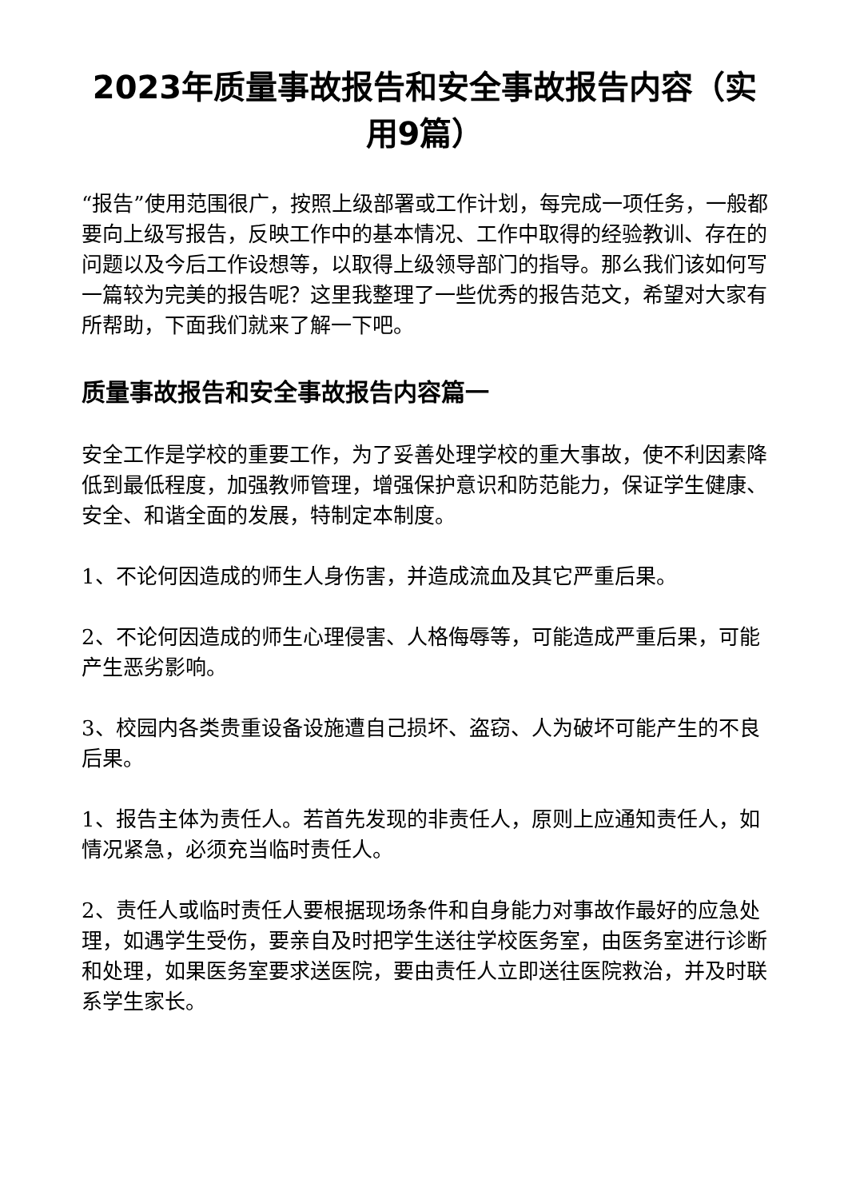2023年质量事故报告和安全事故报告内容（实用9篇）
“报告”使用范围很广，按照上级部署或工作计划，每完成一项任务，一般都要向上级写报告，反映工作中的基本情况、工作中取得的经验教训、存在的问题以及今后工作设想等，以取得上级领导部门的指导。那么我们该如何写一篇较为完美的报告呢？这里我整理了一些优秀的报告范文，希望对大家有所帮助，下面我们就来了解一下吧。
质量事故报告和安全事故报告内容篇一
安全工作是学校的重要工作，为了妥善处理学校的重大事故，使不利因素降低到最低程度，加强教师管理，增强保护意识和防范能力，保证学生健康、安全、和谐全面的发展，特制定本制度。
1、不论何因造成的师生人身伤害，并造成流血及其它严重后果。
2、不论何因造成的师生心理侵害、人格侮辱等，可能造成严重后果，可能产生恶劣影响。
3、校园内各类贵重设备设施遭自己损坏、盗窃、人为破坏可能产生的不良后果。
1、报告主体为责任人。若首先发现的非责任人，原则上应通知责任人，如情况紧急，必须充当临时责任人。
2、责任人或临时责任人要根据现场条件和自身能力对事故作最好的应急处理，如遇学生受伤，要亲自及时把学生送往学校医务室，由医务室进行诊断和处理，如果医务室要求送医院，要由责任人立即送往医院救治，并及时联系学生家长。